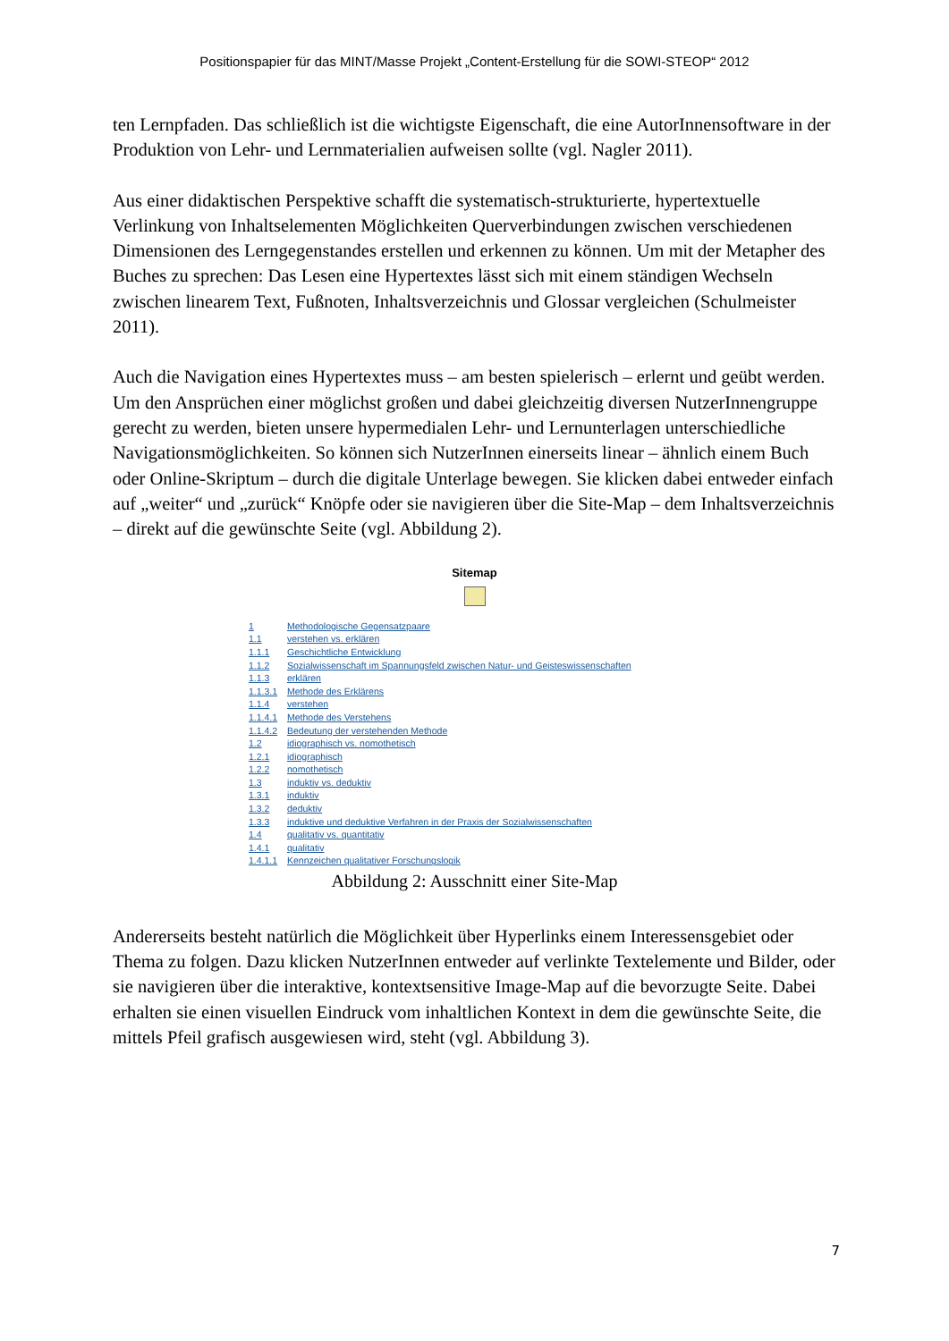Positionspapier für das MINT/Masse Projekt „Content-Erstellung für die SOWI-STEOP“ 2012
ten Lernpfaden. Das schließlich ist die wichtigste Eigenschaft, die eine AutorInnensoftware in der Produktion von Lehr- und Lernmaterialien aufweisen sollte (vgl. Nagler 2011).
Aus einer didaktischen Perspektive schafft die systematisch-strukturierte, hypertextuelle Verlinkung von Inhaltselementen Möglichkeiten Querverbindungen zwischen verschiedenen Dimensionen des Lerngegenstandes erstellen und erkennen zu können. Um mit der Metapher des Buches zu sprechen: Das Lesen eine Hypertextes lässt sich mit einem ständigen Wechseln zwischen linearem Text, Fußnoten, Inhaltsverzeichnis und Glossar vergleichen (Schulmeister 2011).
Auch die Navigation eines Hypertextes muss – am besten spielerisch – erlernt und geübt werden. Um den Ansprüchen einer möglichst großen und dabei gleichzeitig diversen NutzerInnengruppe gerecht zu werden, bieten unsere hypermedialen Lehr- und Lernunterlagen unterschiedliche Navigationsmöglichkeiten. So können sich NutzerInnen einerseits linear – ähnlich einem Buch oder Online-Skriptum – durch die digitale Unterlage bewegen. Sie klicken dabei entweder einfach auf „weiter“ und „zurück“ Knöpfe oder sie navigieren über die Site-Map – dem Inhaltsverzeichnis – direkt auf die gewünschte Seite (vgl. Abbildung 2).
Sitemap
| 1 | Methodologische Gegensatzpaare |
| 1.1 | verstehen vs. erklären |
| 1.1.1 | Geschichtliche Entwicklung |
| 1.1.2 | Sozialwissenschaft im Spannungsfeld zwischen Natur- und Geisteswissenschaften |
| 1.1.3 | erklären |
| 1.1.3.1 | Methode des Erklärens |
| 1.1.4 | verstehen |
| 1.1.4.1 | Methode des Verstehens |
| 1.1.4.2 | Bedeutung der verstehenden Methode |
| 1.2 | idiographisch vs. nomothetisch |
| 1.2.1 | idiographisch |
| 1.2.2 | nomothetisch |
| 1.3 | induktiv vs. deduktiv |
| 1.3.1 | induktiv |
| 1.3.2 | deduktiv |
| 1.3.3 | induktive und deduktive Verfahren in der Praxis der Sozialwissenschaften |
| 1.4 | qualitativ vs. quantitativ |
| 1.4.1 | qualitativ |
| 1.4.1.1 | Kennzeichen qualitativer Forschungslogik |
Abbildung 2: Ausschnitt einer Site-Map
Andererseits besteht natürlich die Möglichkeit über Hyperlinks einem Interessensgebiet oder Thema zu folgen. Dazu klicken NutzerInnen entweder auf verlinkte Textelemente und Bilder, oder sie navigieren über die interaktive, kontextsensitive Image-Map auf die bevorzugte Seite. Dabei erhalten sie einen visuellen Eindruck vom inhaltlichen Kontext in dem die gewünschte Seite, die mittels Pfeil grafisch ausgewiesen wird, steht (vgl. Abbildung 3).
7